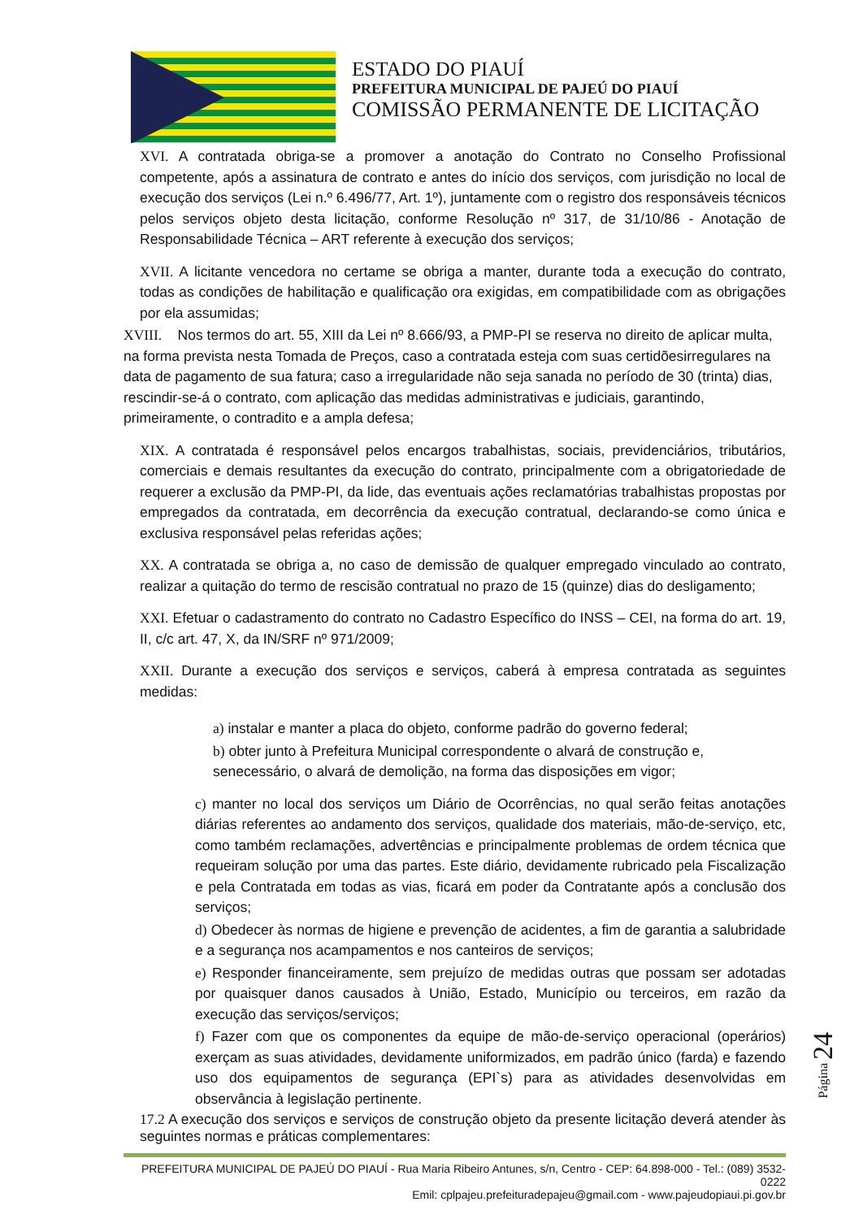ESTADO DO PIAUÍ
PREFEITURA MUNICIPAL DE PAJEÚ DO PIAUÍ
COMISSÃO PERMANENTE DE LICITAÇÃO
XVI. A contratada obriga-se a promover a anotação do Contrato no Conselho Profissional competente, após a assinatura de contrato e antes do início dos serviços, com jurisdição no local de execução dos serviços (Lei n.º 6.496/77, Art. 1º), juntamente com o registro dos responsáveis técnicos pelos serviços objeto desta licitação, conforme Resolução nº 317, de 31/10/86 - Anotação de Responsabilidade Técnica – ART referente à execução dos serviços;
XVII. A licitante vencedora no certame se obriga a manter, durante toda a execução do contrato, todas as condições de habilitação e qualificação ora exigidas, em compatibilidade com as obrigações por ela assumidas;
XVIII. Nos termos do art. 55, XIII da Lei nº 8.666/93, a PMP-PI se reserva no direito de aplicar multa, na forma prevista nesta Tomada de Preços, caso a contratada esteja com suas certidõesirregulares na data de pagamento de sua fatura; caso a irregularidade não seja sanada no período de 30 (trinta) dias, rescindir-se-á o contrato, com aplicação das medidas administrativas e judiciais, garantindo, primeiramente, o contradito e a ampla defesa;
XIX. A contratada é responsável pelos encargos trabalhistas, sociais, previdenciários, tributários, comerciais e demais resultantes da execução do contrato, principalmente com a obrigatoriedade de requerer a exclusão da PMP-PI, da lide, das eventuais ações reclamatórias trabalhistas propostas por empregados da contratada, em decorrência da execução contratual, declarando-se como única e exclusiva responsável pelas referidas ações;
XX. A contratada se obriga a, no caso de demissão de qualquer empregado vinculado ao contrato, realizar a quitação do termo de rescisão contratual no prazo de 15 (quinze) dias do desligamento;
XXI. Efetuar o cadastramento do contrato no Cadastro Específico do INSS – CEI, na forma do art. 19, II, c/c art. 47, X, da IN/SRF nº 971/2009;
XXII. Durante a execução dos serviços e serviços, caberá à empresa contratada as seguintes medidas:
a) instalar e manter a placa do objeto, conforme padrão do governo federal;
b) obter junto à Prefeitura Municipal correspondente o alvará de construção e, senecessário, o alvará de demolição, na forma das disposições em vigor;
c) manter no local dos serviços um Diário de Ocorrências, no qual serão feitas anotações diárias referentes ao andamento dos serviços, qualidade dos materiais, mão-de-serviço, etc, como também reclamações, advertências e principalmente problemas de ordem técnica que requeiram solução por uma das partes. Este diário, devidamente rubricado pela Fiscalização e pela Contratada em todas as vias, ficará em poder da Contratante após a conclusão dos serviços;
d) Obedecer às normas de higiene e prevenção de acidentes, a fim de garantia a salubridade e a segurança nos acampamentos e nos canteiros de serviços;
e) Responder financeiramente, sem prejuízo de medidas outras que possam ser adotadas por quaisquer danos causados à União, Estado, Município ou terceiros, em razão da execução das serviços/serviços;
f) Fazer com que os componentes da equipe de mão-de-serviço operacional (operários) exerçam as suas atividades, devidamente uniformizados, em padrão único (farda) e fazendo uso dos equipamentos de segurança (EPI`s) para as atividades desenvolvidas em observância à legislação pertinente.
17.2 A execução dos serviços e serviços de construção objeto da presente licitação deverá atender às seguintes normas e práticas complementares:
Página 24
PREFEITURA MUNICIPAL DE PAJEÚ DO PIAUÍ - Rua Maria Ribeiro Antunes, s/n, Centro - CEP: 64.898-000 - Tel.: (089) 3532-0222
Emil: cplpajeu.prefeituradepajeu@gmail.com - www.pajeudopiaui.pi.gov.br